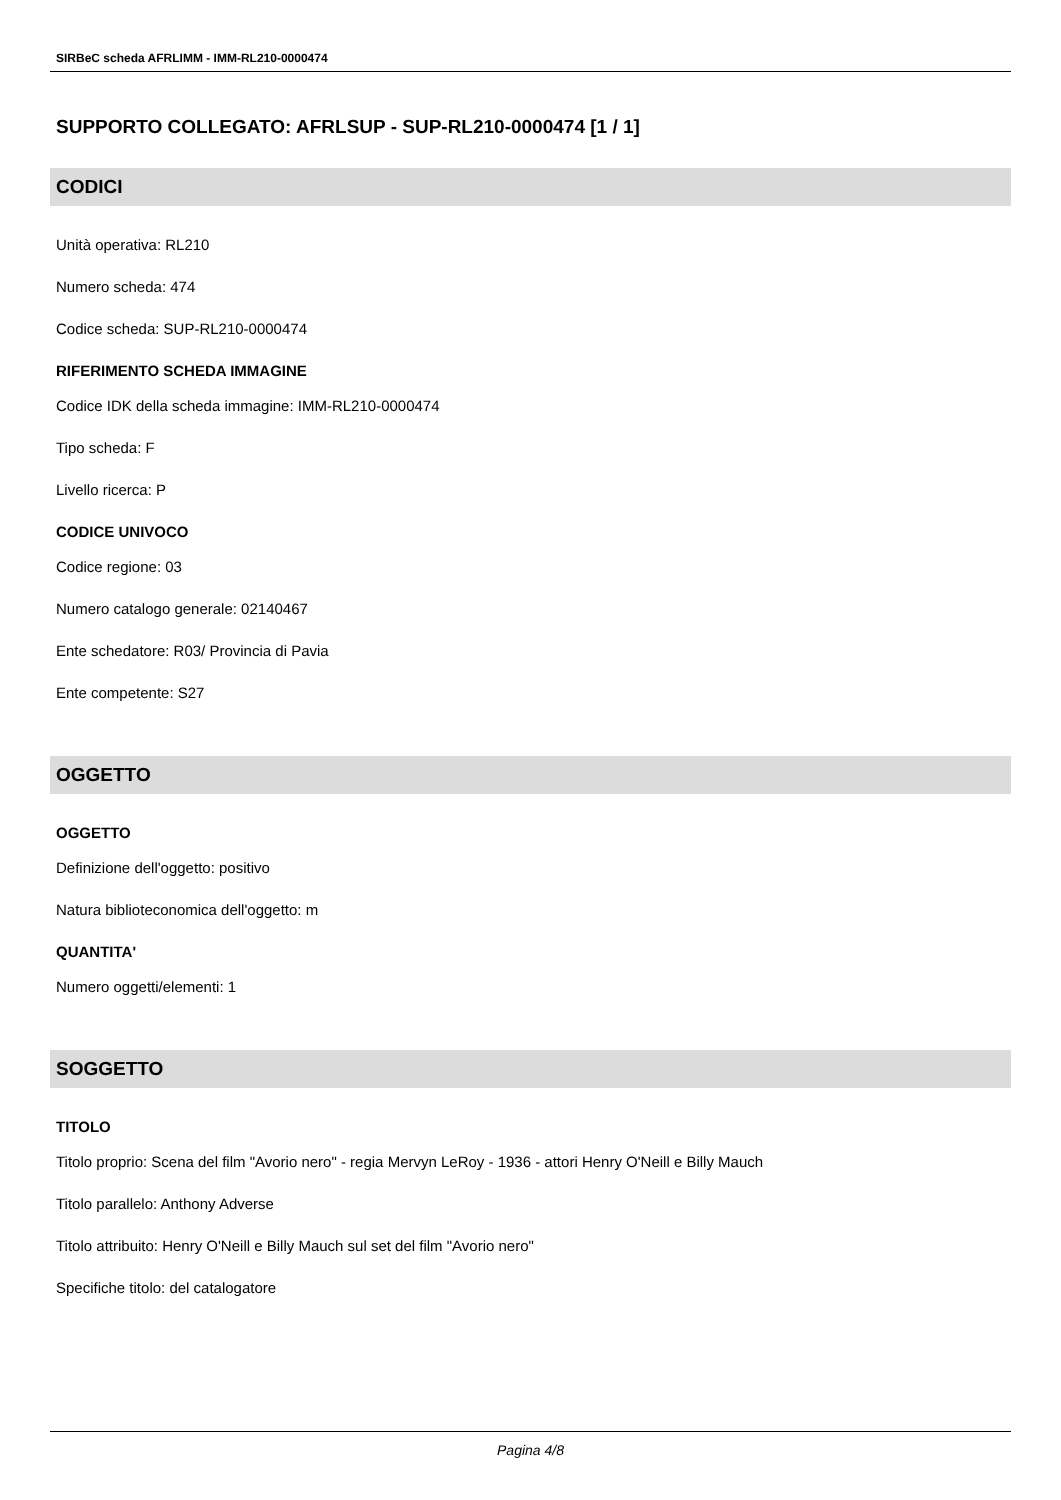SIRBeC scheda AFRLIMM - IMM-RL210-0000474
SUPPORTO COLLEGATO: AFRLSUP - SUP-RL210-0000474 [1 / 1]
CODICI
Unità operativa: RL210
Numero scheda: 474
Codice scheda: SUP-RL210-0000474
RIFERIMENTO SCHEDA IMMAGINE
Codice IDK della scheda immagine: IMM-RL210-0000474
Tipo scheda: F
Livello ricerca: P
CODICE UNIVOCO
Codice regione: 03
Numero catalogo generale: 02140467
Ente schedatore: R03/ Provincia di Pavia
Ente competente: S27
OGGETTO
OGGETTO
Definizione dell'oggetto: positivo
Natura biblioteconomica dell'oggetto: m
QUANTITA'
Numero oggetti/elementi: 1
SOGGETTO
TITOLO
Titolo proprio: Scena del film "Avorio nero" - regia Mervyn LeRoy - 1936 - attori Henry O'Neill e Billy Mauch
Titolo parallelo: Anthony Adverse
Titolo attribuito: Henry O'Neill e Billy Mauch sul set del film "Avorio nero"
Specifiche titolo: del catalogatore
Pagina 4/8